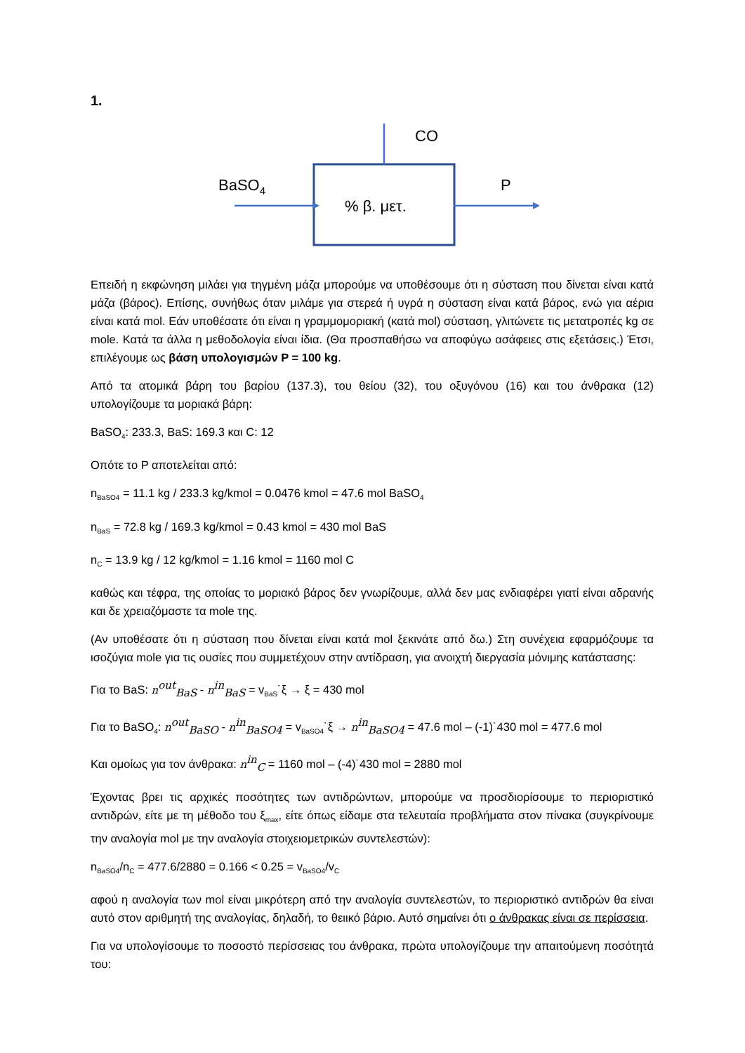1.
BaSO4
% β. μετ.
CO
P
Επειδή η εκφώνηση μιλάει για τηγμένη μάζα μπορούμε να υποθέσουμε ότι η σύσταση που δίνεται είναι κατά μάζα (βάρος). Επίσης, συνήθως όταν μιλάμε για στερεά ή υγρά η σύσταση είναι κατά βάρος, ενώ για αέρια είναι κατά mol. Εάν υποθέσατε ότι είναι η γραμμομοριακή (κατά mol) σύσταση, γλιτώνετε τις μετατροπές kg σε mole. Κατά τα άλλα η μεθοδολογία είναι ίδια. (Θα προσπαθήσω να αποφύγω ασάφειες στις εξετάσεις.) Έτσι, επιλέγουμε ως βάση υπολογισμών P = 100 kg.
Από τα ατομικά βάρη του βαρίου (137.3), του θείου (32), του οξυγόνου (16) και του άνθρακα (12) υπολογίζουμε τα μοριακά βάρη:
BaSO<sub>4</sub>: 233.3, BaS: 169.3 και C: 12
Οπότε το P αποτελείται από:
n<sub>BaSO4</sub> = 11.1 kg / 233.3 kg/kmol = 0.0476 kmol = 47.6 mol BaSO<sub>4</sub>
n<sub>BaS</sub> = 72.8 kg / 169.3 kg/kmol = 0.43 kmol = 430 mol BaS
n<sub>C</sub> = 13.9 kg / 12 kg/kmol = 1.16 kmol = 1160 mol C
καθώς και τέφρα, της οποίας το μοριακό βάρος δεν γνωρίζουμε, αλλά δεν μας ενδιαφέρει γιατί είναι αδρανής και δε χρειαζόμαστε τα mole της.
(Αν υποθέσατε ότι η σύσταση που δίνεται είναι κατά mol ξεκινάτε από δω.) Στη συνέχεια εφαρμόζουμε τα ισοζύγια mole για τις ουσίες που συμμετέχουν στην αντίδραση, για ανοιχτή διεργασία μόνιμης κατάστασης:
Για το BaS: n<sup>out</sup><sub>BaS</sub> - n<sup>in</sup><sub>BaS</sub> = v<sub>BaS</sub>˙ξ → ξ = 430 mol
Για το BaSO<sub>4</sub>: n<sup>out</sup><sub>BaSO</sub> - n<sup>in</sup><sub>BaSO4</sub> = v<sub>BaSO4</sub>˙ξ → n<sup>in</sup><sub>BaSO4</sub> = 47.6 mol – (-1)˙430 mol = 477.6 mol
Και ομοίως για τον άνθρακα: n<sup>in</sup><sub>C</sub> = 1160 mol – (-4)˙430 mol = 2880 mol
Έχοντας βρει τις αρχικές ποσότητες των αντιδρώντων, μπορούμε να προσδιορίσουμε το περιοριστικό αντιδρών, είτε με τη μέθοδο του ξ<sub>max</sub>, είτε όπως είδαμε στα τελευταία προβλήματα στον πίνακα (συγκρίνουμε την αναλογία mol με την αναλογία στοιχειομετρικών συντελεστών):
n<sub>BaSO4</sub>/n<sub>C</sub> = 477.6/2880 = 0.166 < 0.25 = v<sub>BaSO4</sub>/v<sub>C</sub>
αφού η αναλογία των mol είναι μικρότερη από την αναλογία συντελεστών, το περιοριστικό αντιδρών θα είναι αυτό στον αριθμητή της αναλογίας, δηλαδή, το θειικό βάριο. Αυτό σημαίνει ότι ο άνθρακας είναι σε περίσσεια.
Για να υπολογίσουμε το ποσοστό περίσσειας του άνθρακα, πρώτα υπολογίζουμε την απαιτούμενη ποσότητά του: